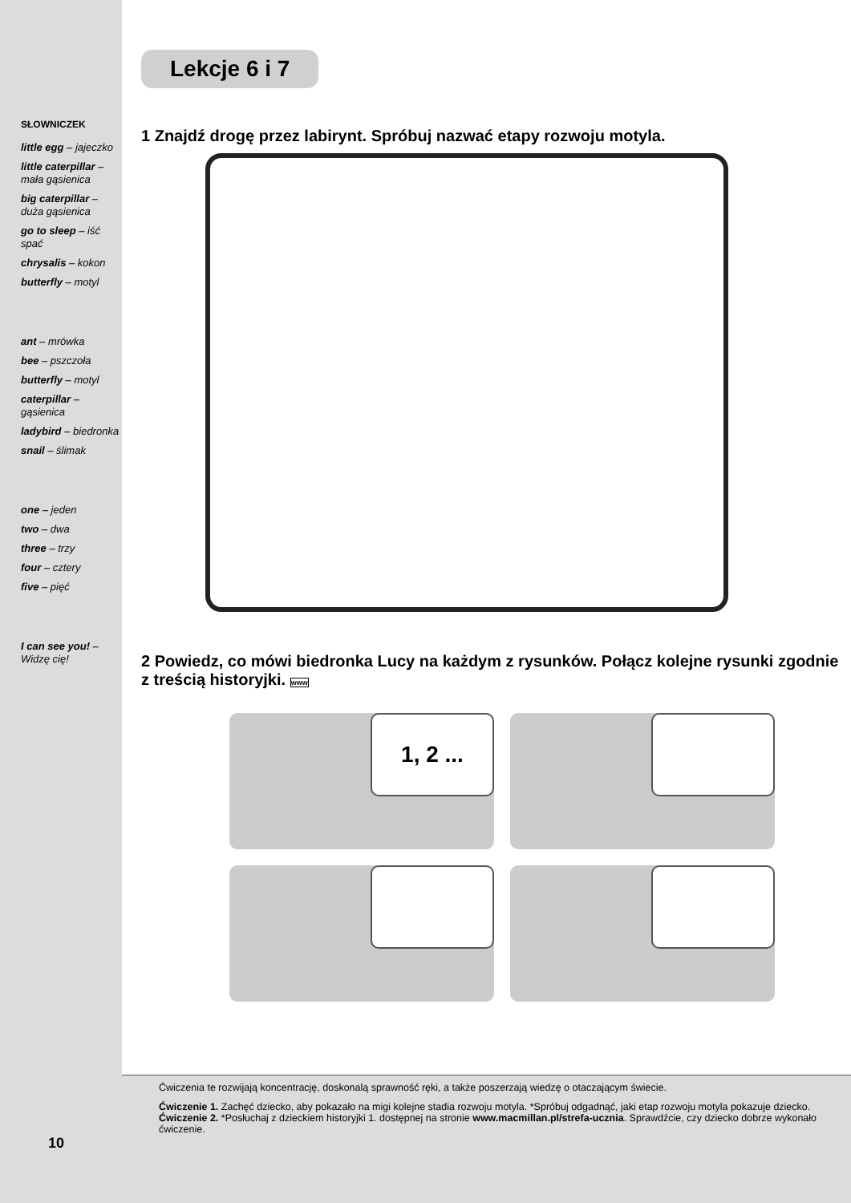SŁOWNICZEK
little egg – jajeczko
little caterpillar – mała gąsienica
big caterpillar – duża gąsienica
go to sleep – iść spać
chrysalis – kokon
butterfly – motyl
ant – mrówka
bee – pszczoła
butterfly – motyl
caterpillar – gąsienica
ladybird – biedronka
snail – ślimak
one – jeden
two – dwa
three – trzy
four – cztery
five – pięć
I can see you! – Widzę cię!
Lekcje 6 i 7
1 Znajdź drogę przez labirynt. Spróbuj nazwać etapy rozwoju motyla.
2 Powiedz, co mówi biedronka Lucy na każdym z rysunków. Połącz kolejne rysunki zgodnie z treścią historyjki. www
1, 2 ...
10
Ćwiczenia te rozwijają koncentrację, doskonalą sprawność ręki, a także poszerzają wiedzę o otaczającym świecie.
Ćwiczenie 1. Zachęć dziecko, aby pokazało na migi kolejne stadia rozwoju motyla. *Spróbuj odgadnąć, jaki etap rozwoju motyla pokazuje dziecko.
Ćwiczenie 2. *Posłuchaj z dzieckiem historyjki 1. dostępnej na stronie www.macmillan.pl/strefa-ucznia. Sprawdźcie, czy dziecko dobrze wykonało ćwiczenie.